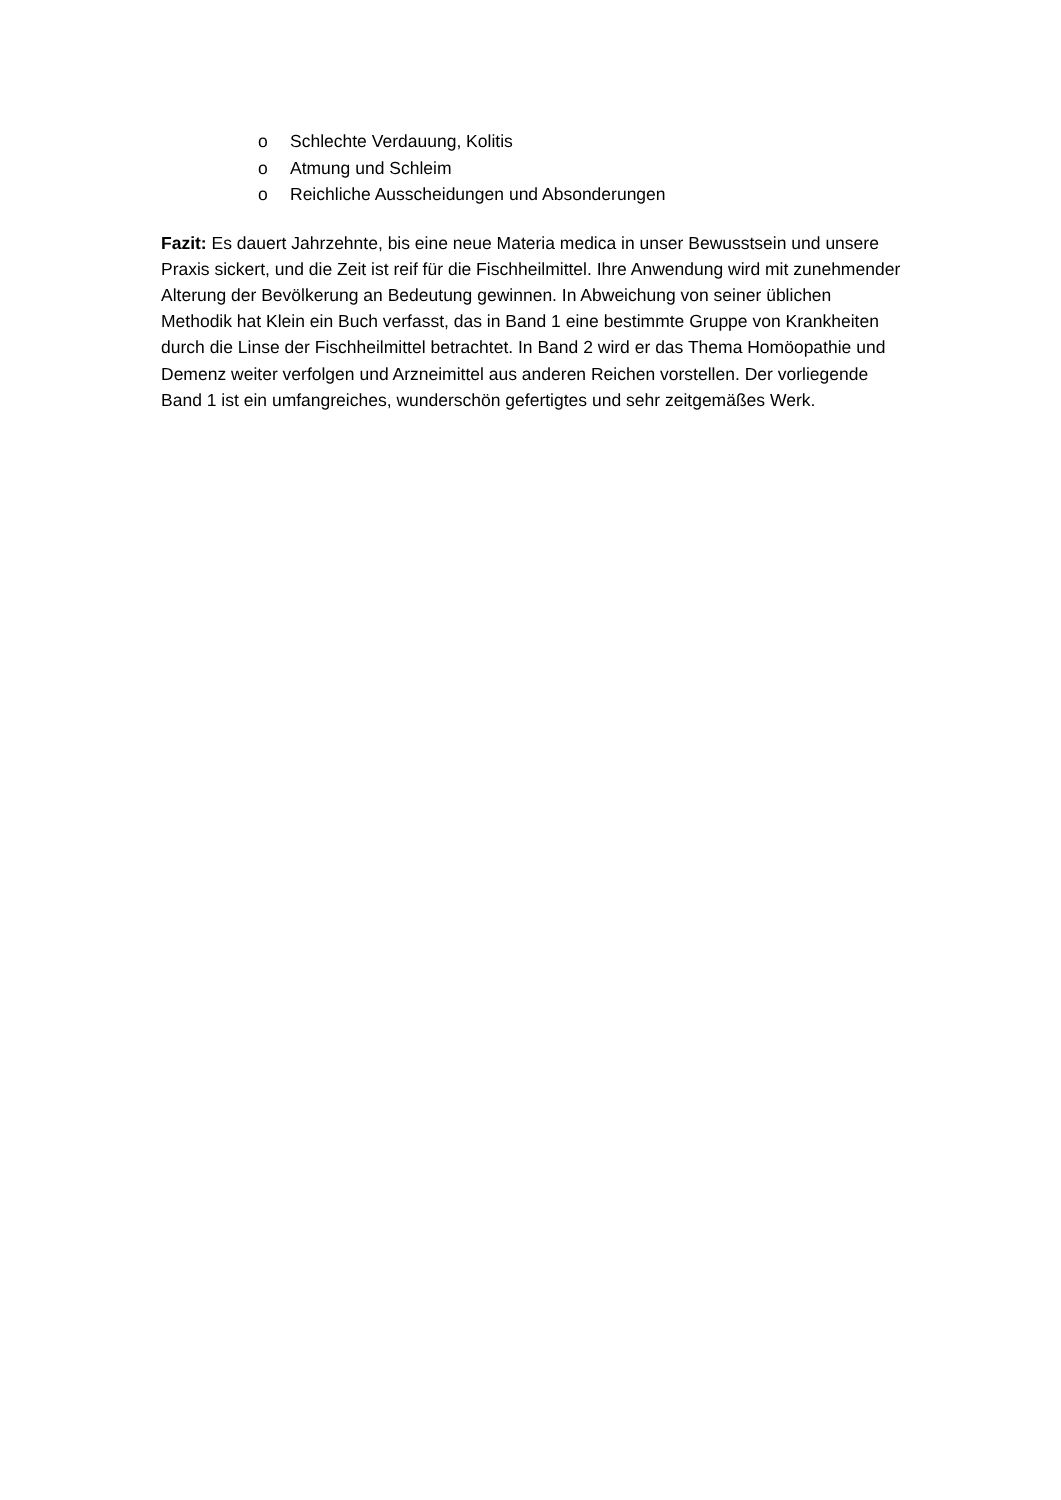o Schlechte Verdauung, Kolitis
o Atmung und Schleim
o Reichliche Ausscheidungen und Absonderungen
Fazit: Es dauert Jahrzehnte, bis eine neue Materia medica in unser Bewusstsein und unsere Praxis sickert, und die Zeit ist reif für die Fischheilmittel. Ihre Anwendung wird mit zunehmender Alterung der Bevölkerung an Bedeutung gewinnen. In Abweichung von seiner üblichen Methodik hat Klein ein Buch verfasst, das in Band 1 eine bestimmte Gruppe von Krankheiten durch die Linse der Fischheilmittel betrachtet. In Band 2 wird er das Thema Homöopathie und Demenz weiter verfolgen und Arzneimittel aus anderen Reichen vorstellen. Der vorliegende Band 1 ist ein umfangreiches, wunderschön gefertigtes und sehr zeitgemäßes Werk.